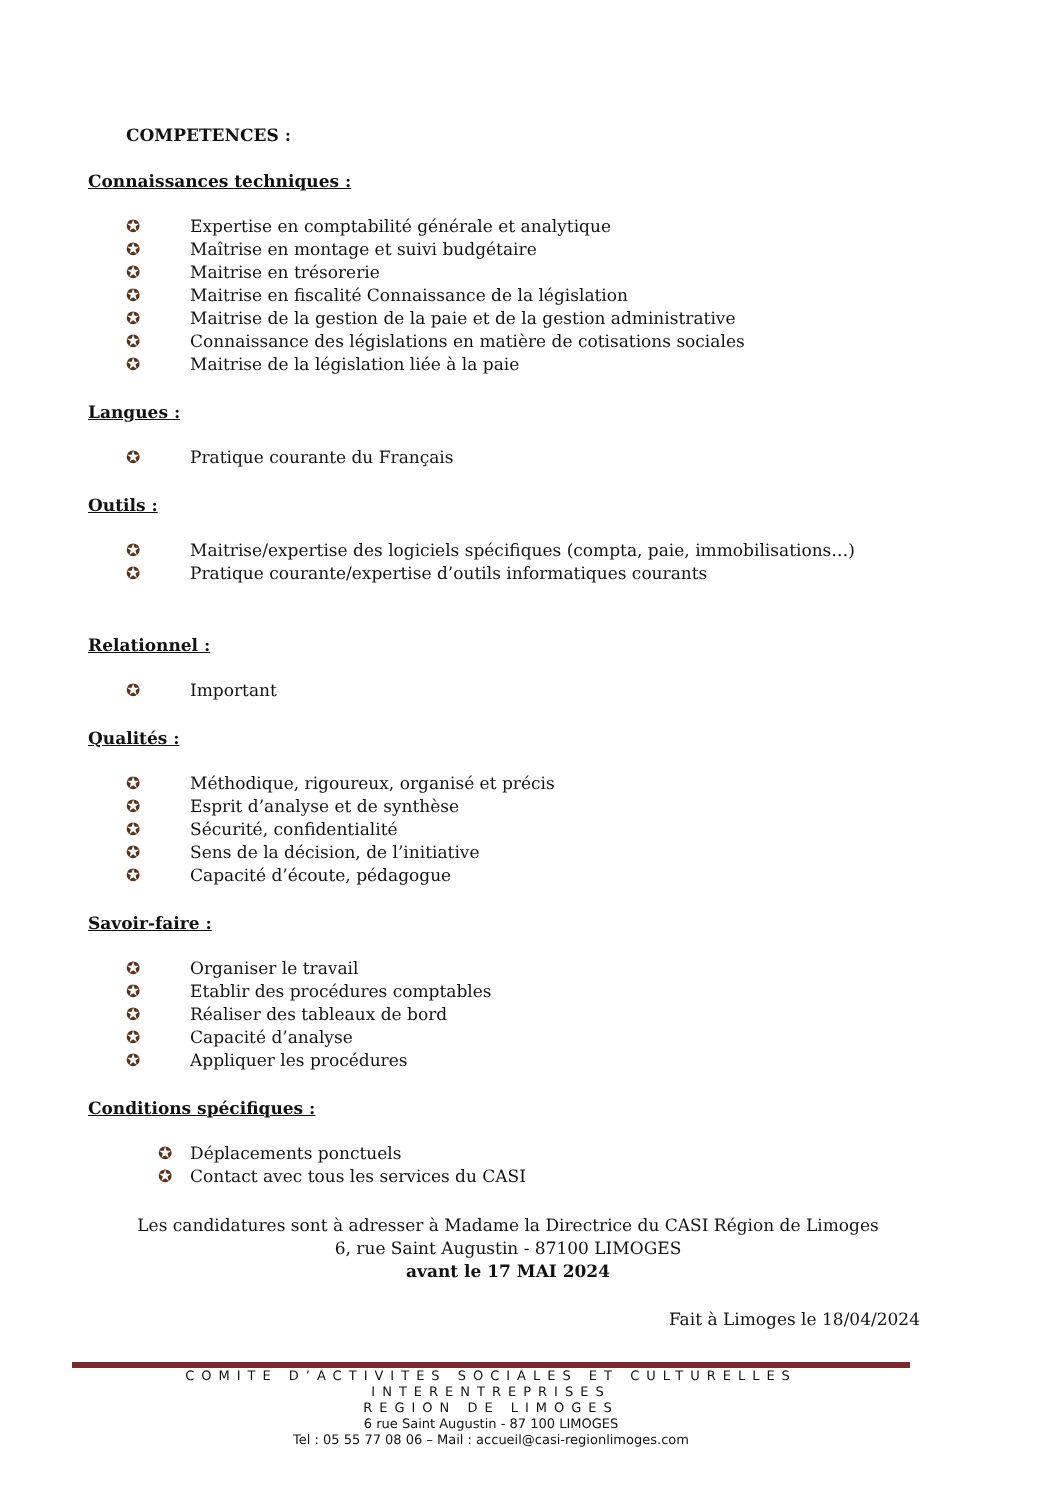COMPETENCES :
Connaissances techniques :
✪ Expertise en comptabilité générale et analytique
✪ Maîtrise en montage et suivi budgétaire
✪ Maitrise en trésorerie
✪ Maitrise en fiscalité Connaissance de la législation
✪ Maitrise de la gestion de la paie et de la gestion administrative
✪ Connaissance des législations en matière de cotisations sociales
✪ Maitrise de la législation liée à la paie
Langues :
✪ Pratique courante du Français
Outils :
✪ Maitrise/expertise des logiciels spécifiques (compta, paie, immobilisations…)
✪ Pratique courante/expertise d’outils informatiques courants
Relationnel :
✪ Important
Qualités :
✪ Méthodique, rigoureux, organisé et précis
✪ Esprit d’analyse et de synthèse
✪ Sécurité, confidentialité
✪ Sens de la décision, de l’initiative
✪ Capacité d’écoute, pédagogue
Savoir-faire :
✪ Organiser le travail
✪ Etablir des procédures comptables
✪ Réaliser des tableaux de bord
✪ Capacité d’analyse
✪ Appliquer les procédures
Conditions spécifiques :
✪ Déplacements ponctuels
✪ Contact avec tous les services du CASI
Les candidatures sont à adresser à Madame la Directrice du CASI Région de Limoges
6, rue Saint Augustin - 87100 LIMOGES
avant le 17 MAI 2024
Fait à Limoges le 18/04/2024
COMITE D’ACTIVITES SOCIALES ET CULTURELLES INTERENTREPRISES
REGION DE LIMOGES
6 rue Saint Augustin - 87 100 LIMOGES
Tel : 05 55 77 08 06 – Mail : accueil@casi-regionlimoges.com